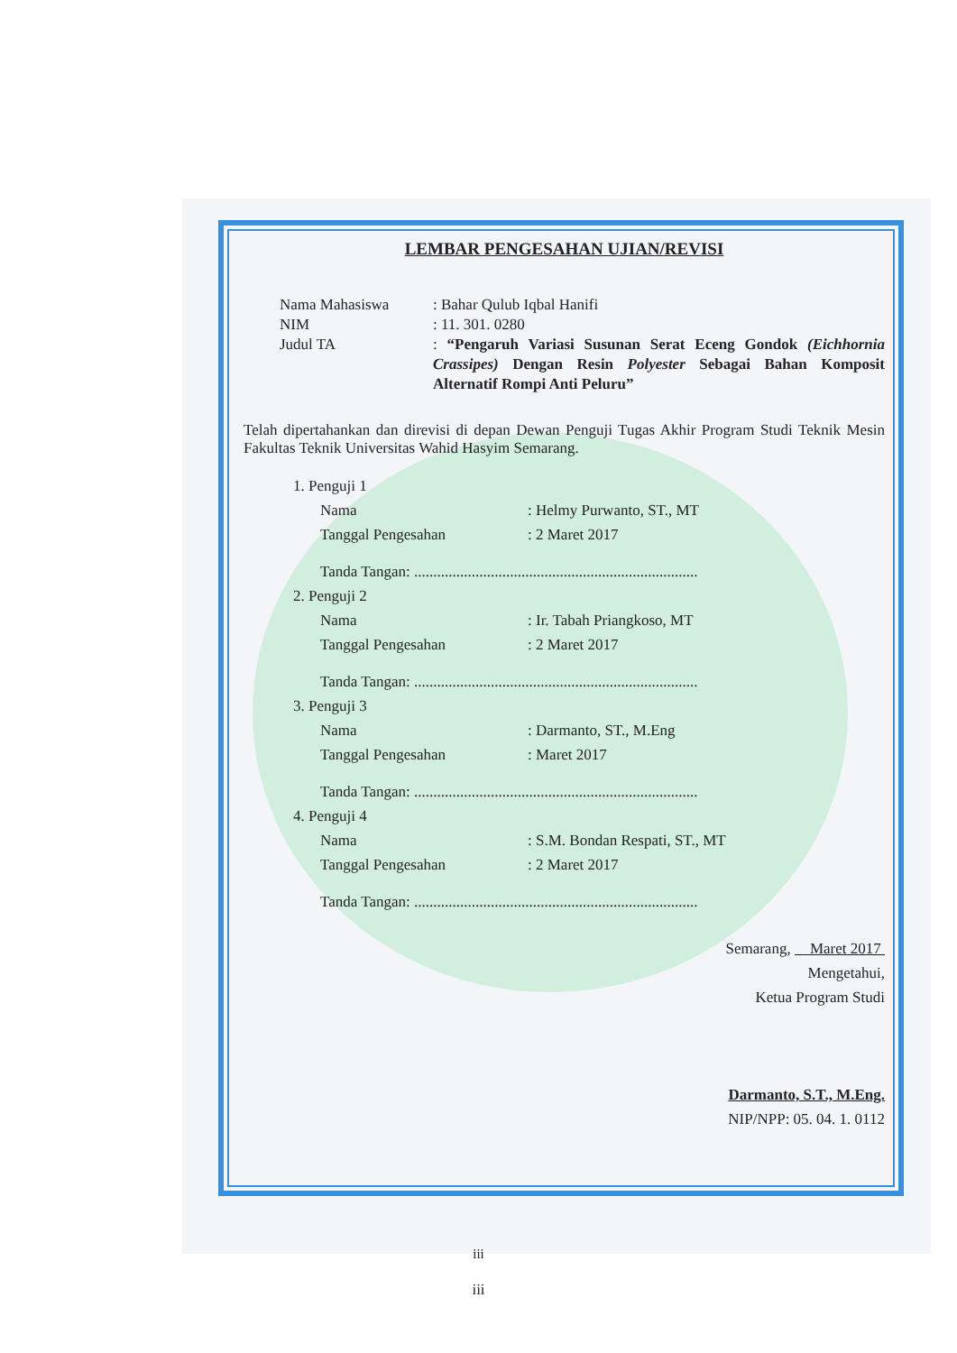LEMBAR PENGESAHAN UJIAN/REVISI
Nama Mahasiswa: Bahar Qulub Iqbal Hanifi
NIM: 11. 301. 0280
Judul TA: “Pengaruh Variasi Susunan Serat Eceng Gondok (Eichhornia Crassipes) Dengan Resin Polyester Sebagai Bahan Komposit Alternatif Rompi Anti Peluru”
Telah dipertahankan dan direvisi di depan Dewan Penguji Tugas Akhir Program Studi Teknik Mesin Fakultas Teknik Universitas Wahid Hasyim Semarang.
1. Penguji 1
Nama: Helmy Purwanto, ST., MT
Tanggal Pengesahan: 2 Maret 2017
Tanda Tangan: ..........................................................................
2. Penguji 2
Nama: Ir. Tabah Priangkoso, MT
Tanggal Pengesahan: 2 Maret 2017
Tanda Tangan: ..........................................................................
3. Penguji 3
Nama: Darmanto, ST., M.Eng
Tanggal Pengesahan: Maret 2017
Tanda Tangan: ..........................................................................
4. Penguji 4
Nama: S.M. Bondan Respati, ST., MT
Tanggal Pengesahan: 2 Maret 2017
Tanda Tangan: ..........................................................................
Semarang, Maret 2017
Mengetahui,
Ketua Program Studi
Darmanto, S.T., M.Eng.
NIP/NPP: 05. 04. 1. 0112
iii
iii